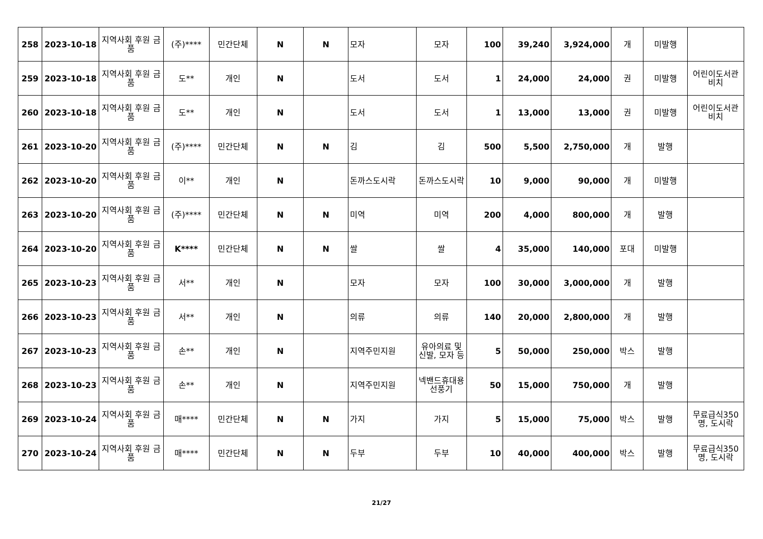| 258 | 2023-10-18 | 지역사회 후원 금품 | (주)**** | 민간단체 | N | N | 모자 | 모자 | 100 | 39,240 | 3,924,000 | 개 | 미발행 | |
| 259 | 2023-10-18 | 지역사회 후원 금품 | 도** | 개인 | N | | 도서 | 도서 | 1 | 24,000 | 24,000 | 권 | 미발행 | 어린이도서관 비치 |
| 260 | 2023-10-18 | 지역사회 후원 금품 | 도** | 개인 | N | | 도서 | 도서 | 1 | 13,000 | 13,000 | 권 | 미발행 | 어린이도서관 비치 |
| 261 | 2023-10-20 | 지역사회 후원 금품 | (주)**** | 민간단체 | N | N | 김 | 김 | 500 | 5,500 | 2,750,000 | 개 | 발행 | |
| 262 | 2023-10-20 | 지역사회 후원 금품 | 이** | 개인 | N | | 돈까스도시락 | 돈까스도시락 | 10 | 9,000 | 90,000 | 개 | 미발행 | |
| 263 | 2023-10-20 | 지역사회 후원 금품 | (주)**** | 민간단체 | N | N | 미역 | 미역 | 200 | 4,000 | 800,000 | 개 | 발행 | |
| 264 | 2023-10-20 | 지역사회 후원 금품 | K**** | 민간단체 | N | N | 쌀 | 쌀 | 4 | 35,000 | 140,000 | 포대 | 미발행 | |
| 265 | 2023-10-23 | 지역사회 후원 금품 | 서** | 개인 | N | | 모자 | 모자 | 100 | 30,000 | 3,000,000 | 개 | 발행 | |
| 266 | 2023-10-23 | 지역사회 후원 금품 | 서** | 개인 | N | | 의류 | 의류 | 140 | 20,000 | 2,800,000 | 개 | 발행 | |
| 267 | 2023-10-23 | 지역사회 후원 금품 | 손** | 개인 | N | | 지역주민지원 | 유아의료 및 신발, 모자 등 | 5 | 50,000 | 250,000 | 박스 | 발행 | |
| 268 | 2023-10-23 | 지역사회 후원 금품 | 손** | 개인 | N | | 지역주민지원 | 넥밴드휴대용선풍기 | 50 | 15,000 | 750,000 | 개 | 발행 | |
| 269 | 2023-10-24 | 지역사회 후원 금품 | 매**** | 민간단체 | N | N | 가지 | 가지 | 5 | 15,000 | 75,000 | 박스 | 발행 | 무료급식350명, 도시락 |
| 270 | 2023-10-24 | 지역사회 후원 금품 | 매**** | 민간단체 | N | N | 두부 | 두부 | 10 | 40,000 | 400,000 | 박스 | 발행 | 무료급식350명, 도시락 |
21/27